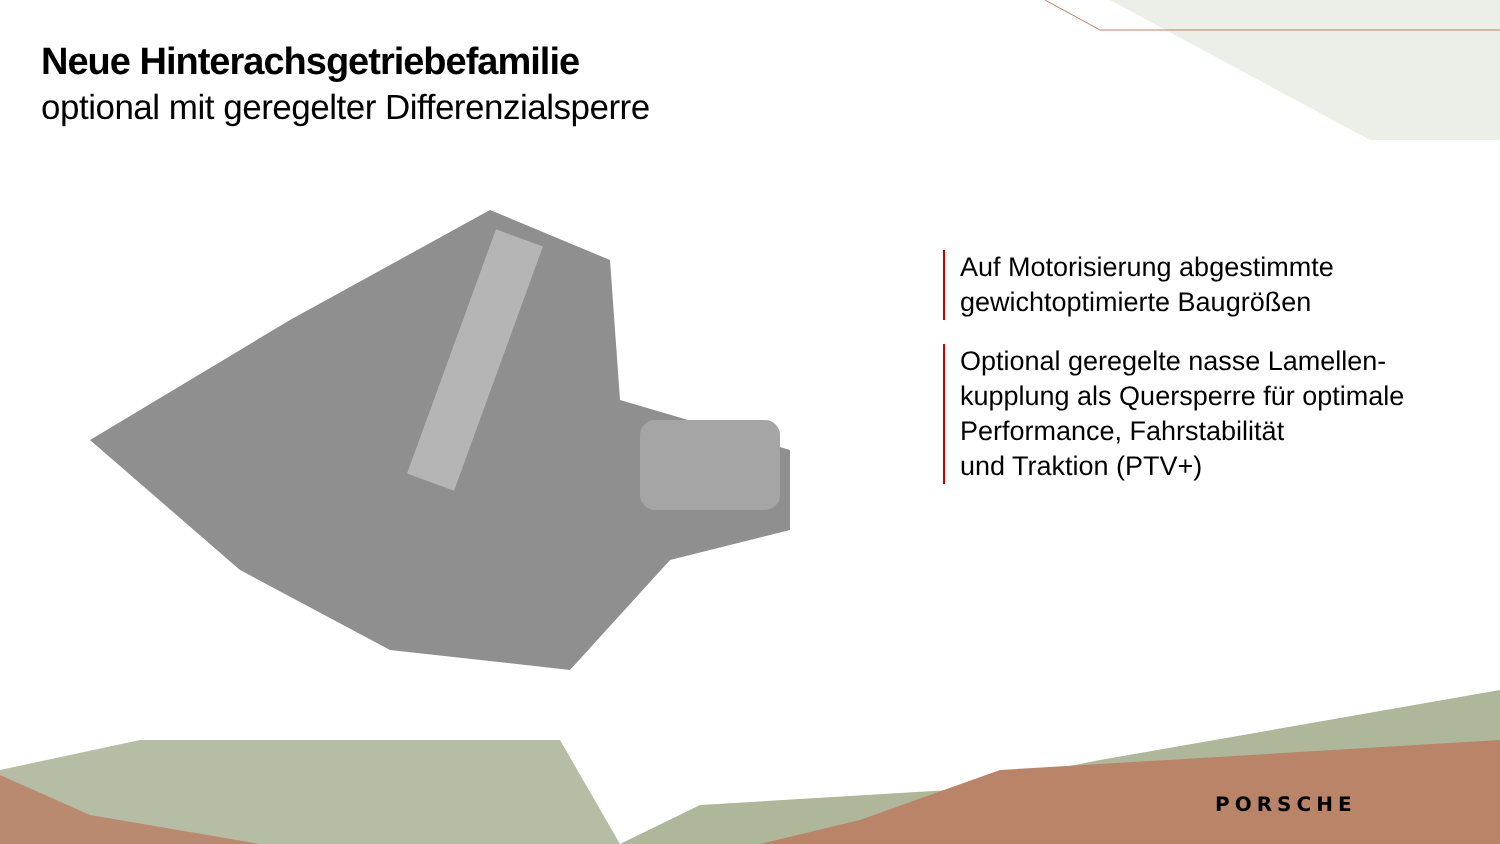Neue Hinterachsgetriebefamilie
optional mit geregelter Differenzialsperre
Auf Motorisierung abgestimmte
gewichtoptimierte Baugrößen
Optional geregelte nasse Lamellen-
kupplung als Quersperre für optimale
Performance, Fahrstabilität
und Traktion (PTV+)
PORSCHE